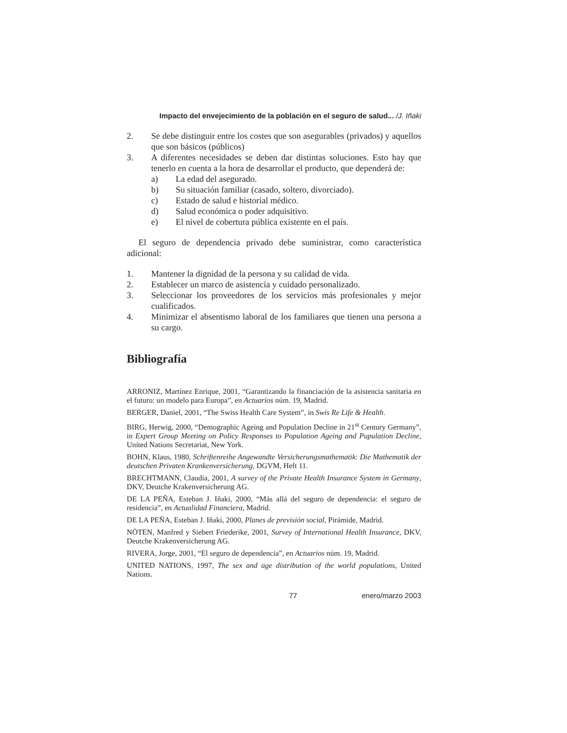Impacto del envejecimiento de la población en el seguro de salud... /J. Iñaki
2. Se debe distinguir entre los costes que son asegurables (privados) y aquellos que son básicos (públicos)
3. A diferentes necesidades se deben dar distintas soluciones. Esto hay que tenerlo en cuenta a la hora de desarrollar el producto, que dependerá de:
a) La edad del asegurado.
b) Su situación familiar (casado, soltero, divorciado).
c) Estado de salud e historial médico.
d) Salud económica o poder adquisitivo.
e) El nivel de cobertura pública existente en el país.
El seguro de dependencia privado debe suministrar, como característica adicional:
1. Mantener la dignidad de la persona y su calidad de vida.
2. Establecer un marco de asistencia y cuidado personalizado.
3. Seleccionar los proveedores de los servicios más profesionales y mejor cualificados.
4. Minimizar el absentismo laboral de los familiares que tienen una persona a su cargo.
Bibliografía
ARRONIZ, Martínez Enrique, 2001, “Garantizando la financiación de la asistencia sanitaria en el futuro: un modelo para Europa”, en Actuarios núm. 19, Madrid.
BERGER, Daniel, 2001, “The Swiss Health Care System”, in Swis Re Life & Health.
BIRG, Herwig, 2000, “Demographic Ageing and Population Decline in 21<sup>st</sup> Century Germany”, in Expert Group Meeting on Policy Responses to Population Ageing and Pupulation Decline, United Nations Secretariat, New York.
BOHN, Klaus, 1980, Schriftenreihe Angewandte Versicherungsmathematik: Die Mathematik der deutschen Privaten Krankenversicherung, DGVM, Heft 11.
BRECHTMANN, Claudia, 2001, A survey of the Private Health Insurance System in Germany, DKV, Deutche Krakenversicherung AG.
DE LA PEÑA, Esteban J. Iñaki, 2000, “Más allá del seguro de dependencia: el seguro de residencia”, en Actualidad Financiera, Madrid.
DE LA PEÑA, Esteban J. Iñaki, 2000, Planes de previsión social, Pirámide, Madrid.
NÖTEN, Manfred y Siebert Friederike, 2001, Survey of International Health Insurance, DKV, Deutche Krakenversicherung AG.
RIVERA, Jorge, 2001, “El seguro de dependencia”, en Actuarios núm. 19, Madrid.
UNITED NATIONS, 1997, The sex and age distribution of the world populations, United Nations.
77 enero/marzo 2003